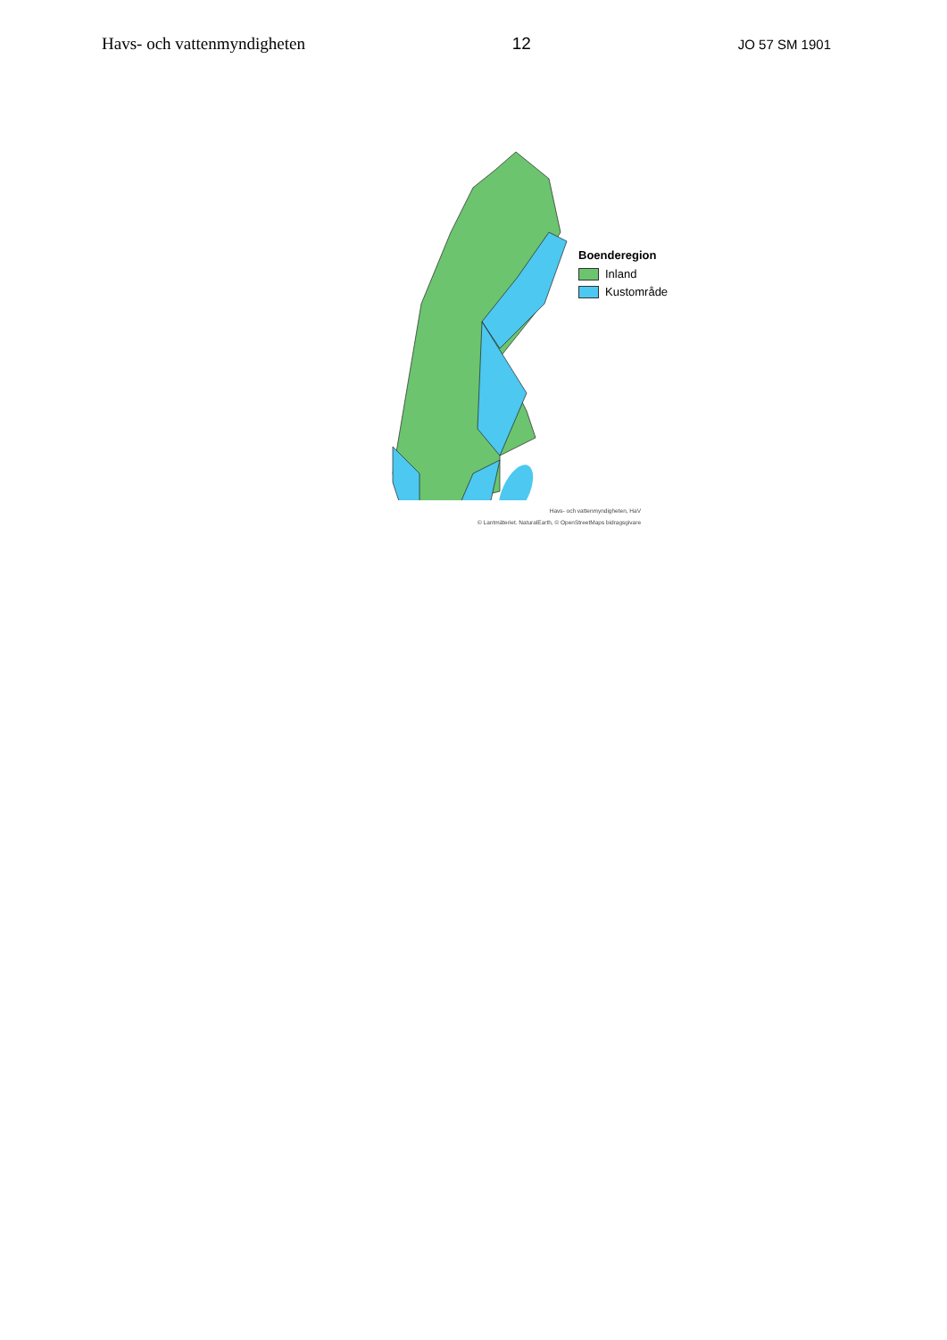Havs- och vattenmyndigheten 12 JO 57 SM 1901
Boenderegion
Inland
Kustområde
Havs- och vattenmyndigheten, HaV
© Lantmäteriet. NaturalEarth, © OpenStreetMaps bidragsgivare